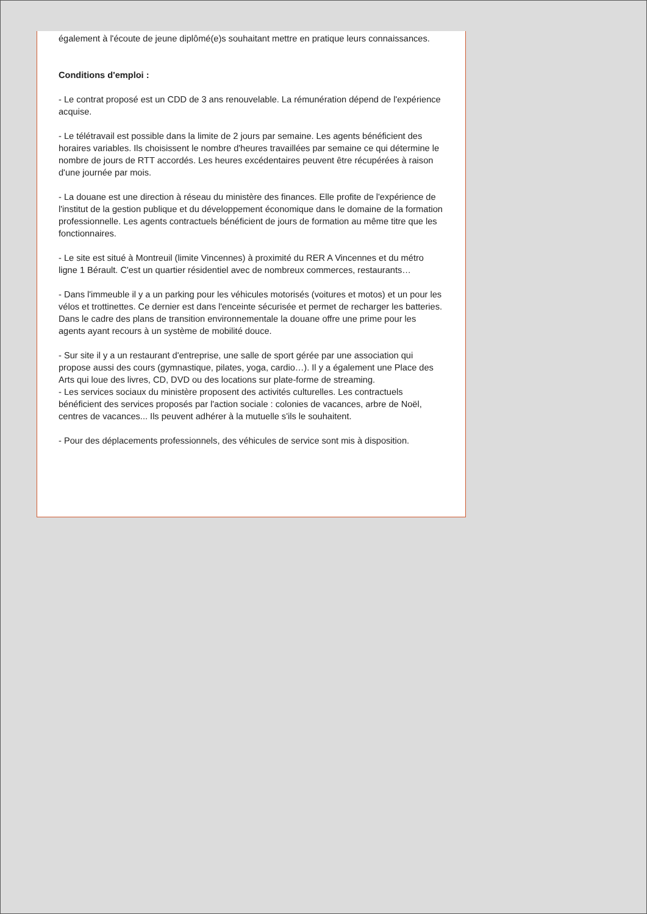également à l'écoute de jeune diplômé(e)s souhaitant mettre en pratique leurs connaissances.
Conditions d'emploi :
- Le contrat proposé est un CDD de 3 ans renouvelable. La rémunération dépend de l'expérience acquise.
- Le télétravail est possible dans la limite de 2 jours par semaine. Les agents bénéficient des horaires variables. Ils choisissent le nombre d'heures travaillées par semaine ce qui détermine le nombre de jours de RTT accordés. Les heures excédentaires peuvent être récupérées à raison d'une journée par mois.
- La douane est une direction à réseau du ministère des finances. Elle profite de l'expérience de l'institut de la gestion publique et du développement économique dans le domaine de la formation professionnelle. Les agents contractuels bénéficient de jours de formation au même titre que les fonctionnaires.
- Le site est situé à Montreuil (limite Vincennes) à proximité du RER A Vincennes et du métro ligne 1 Bérault. C'est un quartier résidentiel avec de nombreux commerces, restaurants…
- Dans l'immeuble il y a un parking pour les véhicules motorisés (voitures et motos) et un pour les vélos et trottinettes. Ce dernier est dans l'enceinte sécurisée et permet de recharger les batteries.
Dans le cadre des plans de transition environnementale la douane offre une prime pour les agents ayant recours à un système de mobilité douce.
- Sur site il y a un restaurant d'entreprise, une salle de sport gérée par une association qui propose aussi des cours (gymnastique, pilates, yoga, cardio…). Il y a également une Place des Arts qui loue des livres, CD, DVD ou des locations sur plate-forme de streaming.
- Les services sociaux du ministère proposent des activités culturelles. Les contractuels bénéficient des services proposés par l'action sociale : colonies de vacances, arbre de Noël, centres de vacances... Ils peuvent adhérer à la mutuelle s'ils le souhaitent.
- Pour des déplacements professionnels, des véhicules de service sont mis à disposition.